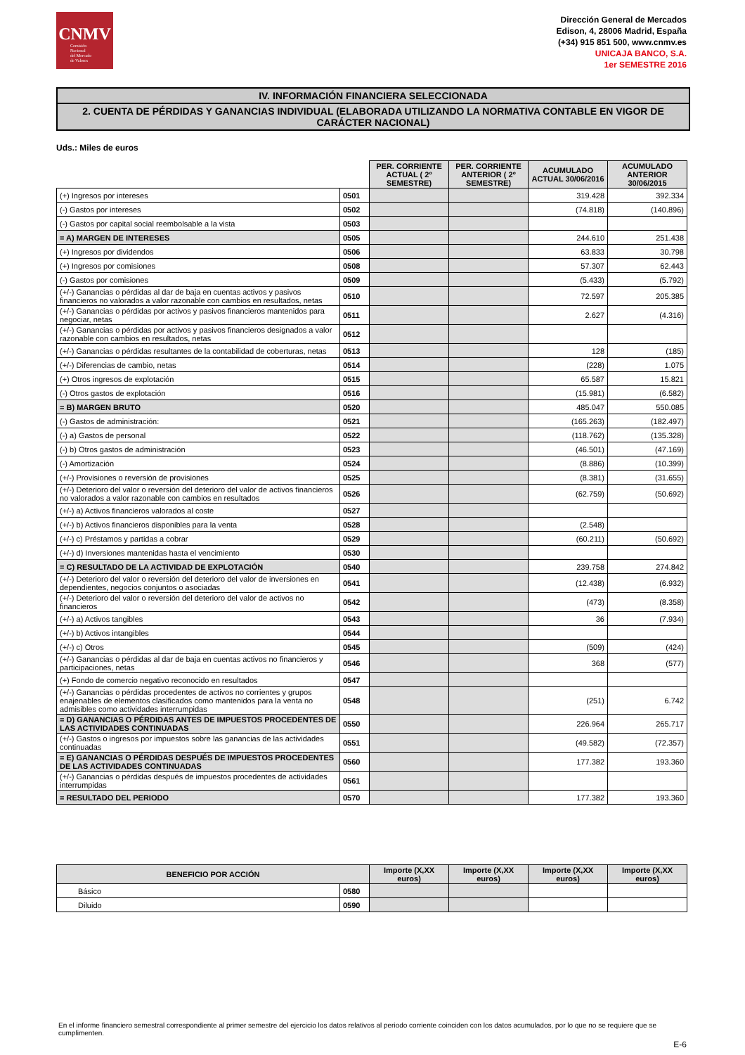CNMV
Comisión
Nacional
del Mercado
de Valores
Dirección General de Mercados
Edison, 4, 28006 Madrid, España
(+34) 915 851 500, www.cnmv.es
UNICAJA BANCO, S.A.
1er SEMESTRE 2016
IV. INFORMACIÓN FINANCIERA SELECCIONADA
2. CUENTA DE PÉRDIDAS Y GANANCIAS INDIVIDUAL (ELABORADA UTILIZANDO LA NORMATIVA CONTABLE EN VIGOR DE CARÁCTER NACIONAL)
Uds.: Miles de euros
| | | PER. CORRIENTE ACTUAL ( 2º SEMESTRE) | PER. CORRIENTE ANTERIOR ( 2º SEMESTRE) | ACUMULADO ACTUAL 30/06/2016 | ACUMULADO ANTERIOR 30/06/2015 |
| (+) Ingresos por intereses | 0501 | | | 319.428 | 392.334 |
| (-) Gastos por intereses | 0502 | | | (74.818) | (140.896) |
| (-) Gastos por capital social reembolsable a la vista | 0503 | | | | |
| = A) MARGEN DE INTERESES | 0505 | | | 244.610 | 251.438 |
| (+) Ingresos por dividendos | 0506 | | | 63.833 | 30.798 |
| (+) Ingresos por comisiones | 0508 | | | 57.307 | 62.443 |
| (-) Gastos por comisiones | 0509 | | | (5.433) | (5.792) |
| (+/-) Ganancias o pérdidas al dar de baja en cuentas activos y pasivos financieros no valorados a valor razonable con cambios en resultados, netas | 0510 | | | 72.597 | 205.385 |
| (+/-) Ganancias o pérdidas por activos y pasivos financieros mantenidos para negociar, netas | 0511 | | | 2.627 | (4.316) |
| (+/-) Ganancias o pérdidas por activos y pasivos financieros designados a valor razonable con cambios en resultados, netas | 0512 | | | | |
| (+/-) Ganancias o pérdidas resultantes de la contabilidad de coberturas, netas | 0513 | | | 128 | (185) |
| (+/-) Diferencias de cambio, netas | 0514 | | | (228) | 1.075 |
| (+) Otros ingresos de explotación | 0515 | | | 65.587 | 15.821 |
| (-) Otros gastos de explotación | 0516 | | | (15.981) | (6.582) |
| = B) MARGEN BRUTO | 0520 | | | 485.047 | 550.085 |
| (-) Gastos de administración: | 0521 | | | (165.263) | (182.497) |
| (-) a) Gastos de personal | 0522 | | | (118.762) | (135.328) |
| (-) b) Otros gastos de administración | 0523 | | | (46.501) | (47.169) |
| (-) Amortización | 0524 | | | (8.886) | (10.399) |
| (+/-) Provisiones o reversión de provisiones | 0525 | | | (8.381) | (31.655) |
| (+/-) Deterioro del valor o reversión del deterioro del valor de activos financieros no valorados a valor razonable con cambios en resultados | 0526 | | | (62.759) | (50.692) |
| (+/-) a) Activos financieros valorados al coste | 0527 | | | | |
| (+/-) b) Activos financieros disponibles para la venta | 0528 | | | (2.548) | |
| (+/-) c) Préstamos y partidas a cobrar | 0529 | | | (60.211) | (50.692) |
| (+/-) d) Inversiones mantenidas hasta el vencimiento | 0530 | | | | |
| = C) RESULTADO DE LA ACTIVIDAD DE EXPLOTACIÓN | 0540 | | | 239.758 | 274.842 |
| (+/-) Deterioro del valor o reversión del deterioro del valor de inversiones en dependientes, negocios conjuntos o asociadas | 0541 | | | (12.438) | (6.932) |
| (+/-) Deterioro del valor o reversión del deterioro del valor de activos no financieros | 0542 | | | (473) | (8.358) |
| (+/-) a) Activos tangibles | 0543 | | | 36 | (7.934) |
| (+/-) b) Activos intangibles | 0544 | | | | |
| (+/-) c) Otros | 0545 | | | (509) | (424) |
| (+/-) Ganancias o pérdidas al dar de baja en cuentas activos no financieros y participaciones, netas | 0546 | | | 368 | (577) |
| (+) Fondo de comercio negativo reconocido en resultados | 0547 | | | | |
| (+/-) Ganancias o pérdidas procedentes de activos no corrientes y grupos enajenables de elementos clasificados como mantenidos para la venta no admisibles como actividades interrumpidas | 0548 | | | (251) | 6.742 |
| = D) GANANCIAS O PÉRDIDAS ANTES DE IMPUESTOS PROCEDENTES DE LAS ACTIVIDADES CONTINUADAS | 0550 | | | 226.964 | 265.717 |
| (+/-) Gastos o ingresos por impuestos sobre las ganancias de las actividades continuadas | 0551 | | | (49.582) | (72.357) |
| = E) GANANCIAS O PÉRDIDAS DESPUÉS DE IMPUESTOS PROCEDENTES DE LAS ACTIVIDADES CONTINUADAS | 0560 | | | 177.382 | 193.360 |
| (+/-) Ganancias o pérdidas después de impuestos procedentes de actividades interrumpidas | 0561 | | | | |
| = RESULTADO DEL PERIODO | 0570 | | | 177.382 | 193.360 |
| BENEFICIO POR ACCIÓN | | Importe (X,XX euros) | Importe (X,XX euros) | Importe (X,XX euros) | Importe (X,XX euros) |
| --- | --- | --- | --- | --- | --- |
| Básico | 0580 | | | | |
| Diluido | 0590 | | | | |
En el informe financiero semestral correspondiente al primer semestre del ejercicio los datos relativos al periodo corriente coinciden con los datos acumulados, por lo que no se requiere que se cumplimenten.
E-6